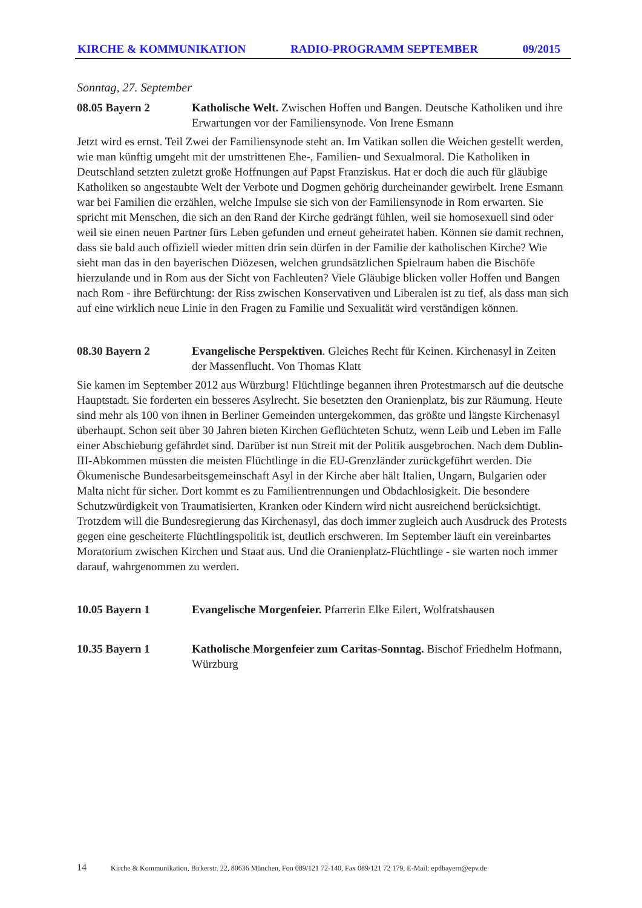KIRCHE & KOMMUNIKATION RADIO-PROGRAMM SEPTEMBER 09/2015
Sonntag, 27. September
08.05 Bayern 2 Katholische Welt. Zwischen Hoffen und Bangen. Deutsche Katholiken und ihre Erwartungen vor der Familiensynode. Von Irene Esmann
Jetzt wird es ernst. Teil Zwei der Familiensynode steht an. Im Vatikan sollen die Weichen gestellt werden, wie man künftig umgeht mit der umstrittenen Ehe-, Familien- und Sexualmoral. Die Katholiken in Deutschland setzten zuletzt große Hoffnungen auf Papst Franziskus. Hat er doch die auch für gläubige Katholiken so angestaubte Welt der Verbote und Dogmen gehörig durcheinander gewirbelt. Irene Esmann war bei Familien die erzählen, welche Impulse sie sich von der Familiensynode in Rom erwarten. Sie spricht mit Menschen, die sich an den Rand der Kirche gedrängt fühlen, weil sie homosexuell sind oder weil sie einen neuen Partner fürs Leben gefunden und erneut geheiratet haben. Können sie damit rechnen, dass sie bald auch offiziell wieder mitten drin sein dürfen in der Familie der katholischen Kirche? Wie sieht man das in den bayerischen Diözesen, welchen grundsätzlichen Spielraum haben die Bischöfe hierzulande und in Rom aus der Sicht von Fachleuten? Viele Gläubige blicken voller Hoffen und Bangen nach Rom - ihre Befürchtung: der Riss zwischen Konservativen und Liberalen ist zu tief, als dass man sich auf eine wirklich neue Linie in den Fragen zu Familie und Sexualität wird verständigen können.
08.30 Bayern 2 Evangelische Perspektiven. Gleiches Recht für Keinen. Kirchenasyl in Zeiten der Massenflucht. Von Thomas Klatt
Sie kamen im September 2012 aus Würzburg! Flüchtlinge begannen ihren Protestmarsch auf die deutsche Hauptstadt. Sie forderten ein besseres Asylrecht. Sie besetzten den Oranienplatz, bis zur Räumung. Heute sind mehr als 100 von ihnen in Berliner Gemeinden untergekommen, das größte und längste Kirchenasyl überhaupt. Schon seit über 30 Jahren bieten Kirchen Geflüchteten Schutz, wenn Leib und Leben im Falle einer Abschiebung gefährdet sind. Darüber ist nun Streit mit der Politik ausgebrochen. Nach dem Dublin-III-Abkommen müssten die meisten Flüchtlinge in die EU-Grenzländer zurückgeführt werden. Die Ökumenische Bundesarbeitsgemeinschaft Asyl in der Kirche aber hält Italien, Ungarn, Bulgarien oder Malta nicht für sicher. Dort kommt es zu Familientrennungen und Obdachlosigkeit. Die besondere Schutzwürdigkeit von Traumatisierten, Kranken oder Kindern wird nicht ausreichend berücksichtigt. Trotzdem will die Bundesregierung das Kirchenasyl, das doch immer zugleich auch Ausdruck des Protests gegen eine gescheiterte Flüchtlingspolitik ist, deutlich erschweren. Im September läuft ein vereinbartes Moratorium zwischen Kirchen und Staat aus. Und die Oranienplatz-Flüchtlinge - sie warten noch immer darauf, wahrgenommen zu werden.
10.05 Bayern 1 Evangelische Morgenfeier. Pfarrerin Elke Eilert, Wolfratshausen
10.35 Bayern 1 Katholische Morgenfeier zum Caritas-Sonntag. Bischof Friedhelm Hofmann, Würzburg
14 Kirche & Kommunikation, Birkerstr. 22, 80636 München, Fon 089/121 72-140, Fax 089/121 72 179, E-Mail: epdbayern@epv.de